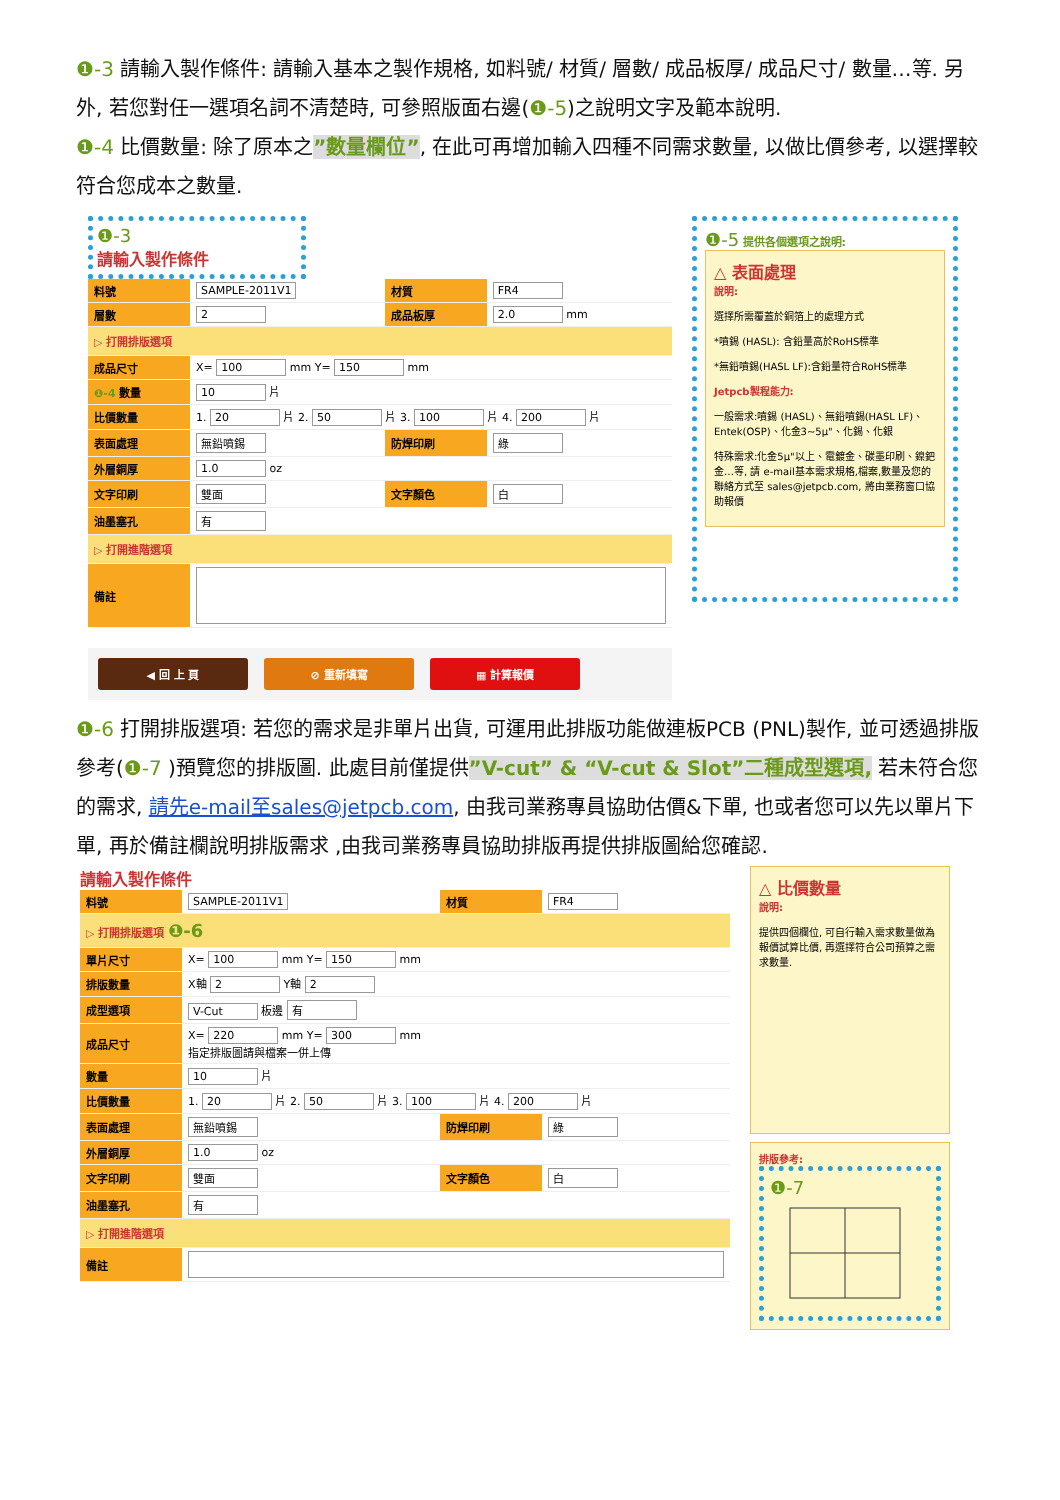❶-3 請輸入製作條件: 請輸入基本之製作規格, 如料號/ 材質/ 層數/ 成品板厚/ 成品尺寸/ 數量…等. 另外, 若您對任一選項名詞不清楚時, 可參照版面右邊(❶-5)之說明文字及範本說明.
❶-4 比價數量: 除了原本之”數量欄位”, 在此可再增加輸入四種不同需求數量, 以做比價參考, 以選擇較符合您成本之數量.
❶-3
請輸入製作條件
| 料號 | SAMPLE-2011V1 | 材質 | FR4 |
| 層數 | 2 | 成品板厚 | 2.0 mm |
| ▷ 打開排版選項 | | | |
| 成品尺寸 | X= 100 mm Y= 150 mm | | |
| ❶-4 數量 | 10 片 | | |
| 比價數量 | 1. 20 片 2. 50 片 3. 100 片 4. 200 片 | | |
| 表面處理 | 無鉛噴錫 | 防焊印刷 | 綠 |
| 外層銅厚 | 1.0 oz | | |
| 文字印刷 | 雙面 | 文字顏色 | 白 |
| 油墨塞孔 | 有 | | |
| ▷ 打開進階選項 | | | |
| 備註 | | | |
◀ 回 上 頁 ⊘ 重新填寫 ▦ 計算報價
❶-5 提供各個選項之說明:
△ 表面處理
說明:
選擇所需覆蓋於銅箔上的處理方式
*噴錫 (HASL): 含鉛量高於RoHS標準
*無鉛噴錫(HASL LF):含鉛量符合RoHS標準
Jetpcb製程能力:
一般需求:噴錫 (HASL)、無鉛噴錫(HASL LF)、Entek(OSP)、化金3~5μ"、化錫、化銀
特殊需求:化金5μ"以上、電鍍金、碳墨印刷、鎳鈀金…等, 請 e-mail基本需求規格,檔案,數量及您的聯絡方式至 sales@jetpcb.com, 將由業務窗口協助報價
❶-6 打開排版選項: 若您的需求是非單片出貨, 可運用此排版功能做連板PCB (PNL)製作, 並可透過排版參考(❶-7 )預覽您的排版圖. 此處目前僅提供”V-cut” & “V-cut & Slot”二種成型選項, 若未符合您的需求, 請先e-mail至sales@jetpcb.com, 由我司業務專員協助估價&下單, 也或者您可以先以單片下單, 再於備註欄說明排版需求 ,由我司業務專員協助排版再提供排版圖給您確認.
請輸入製作條件
| 料號 | SAMPLE-2011V1 | 材質 | FR4 |
| ▷ 打開排版選項 ❶-6 | | | |
| 單片尺寸 | X= 100 mm Y= 150 mm | | |
| 排版數量 | X軸 2 Y軸 2 | | |
| 成型選項 | V-Cut 板邊 有 | | |
| 成品尺寸 | X= 220 mm Y= 300 mm 指定排版圖請與檔案一併上傳 | | |
| 數量 | 10 片 | | |
| 比價數量 | 1. 20 片 2. 50 片 3. 100 片 4. 200 片 | | |
| 表面處理 | 無鉛噴錫 | 防焊印刷 | 綠 |
| 外層銅厚 | 1.0 oz | | |
| 文字印刷 | 雙面 | 文字顏色 | 白 |
| 油墨塞孔 | 有 | | |
| ▷ 打開進階選項 | | | |
| 備註 | | | |
△ 比價數量
說明:
提供四個欄位, 可自行輸入需求數量做為報價試算比價, 再選擇符合公司預算之需求數量.
排版參考:
❶-7